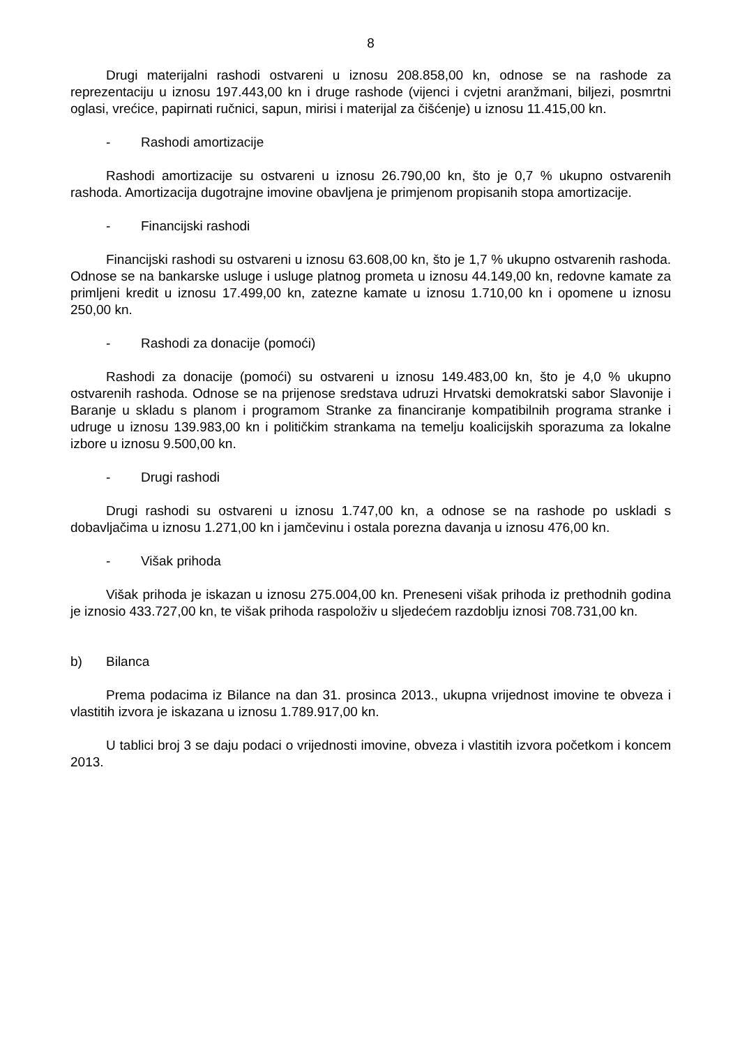8
Drugi materijalni rashodi ostvareni u iznosu 208.858,00 kn, odnose se na rashode za reprezentaciju u iznosu 197.443,00 kn i druge rashode (vijenci i cvjetni aranžmani, biljezi, posmrtni oglasi, vrećice, papirnati ručnici, sapun, mirisi i materijal za čišćenje) u iznosu 11.415,00 kn.
- Rashodi amortizacije
Rashodi amortizacije su ostvareni u iznosu 26.790,00 kn, što je 0,7 % ukupno ostvarenih rashoda. Amortizacija dugotrajne imovine obavljena je primjenom propisanih stopa amortizacije.
- Financijski rashodi
Financijski rashodi su ostvareni u iznosu 63.608,00 kn, što je 1,7 % ukupno ostvarenih rashoda. Odnose se na bankarske usluge i usluge platnog prometa u iznosu 44.149,00 kn, redovne kamate za primljeni kredit u iznosu 17.499,00 kn, zatezne kamate u iznosu 1.710,00 kn i opomene u iznosu 250,00 kn.
- Rashodi za donacije (pomoći)
Rashodi za donacije (pomoći) su ostvareni u iznosu 149.483,00 kn, što je 4,0 % ukupno ostvarenih rashoda. Odnose se na prijenose sredstava udruzi Hrvatski demokratski sabor Slavonije i Baranje u skladu s planom i programom Stranke za financiranje kompatibilnih programa stranke i udruge u iznosu 139.983,00 kn i političkim strankama na temelju koalicijskih sporazuma za lokalne izbore u iznosu 9.500,00 kn.
- Drugi rashodi
Drugi rashodi su ostvareni u iznosu 1.747,00 kn, a odnose se na rashode po uskladi s dobavljačima u iznosu 1.271,00 kn i jamčevinu i ostala porezna davanja u iznosu 476,00 kn.
- Višak prihoda
Višak prihoda je iskazan u iznosu 275.004,00 kn. Preneseni višak prihoda iz prethodnih godina je iznosio 433.727,00 kn, te višak prihoda raspoloživ u sljedećem razdoblju iznosi 708.731,00 kn.
b) Bilanca
Prema podacima iz Bilance na dan 31. prosinca 2013., ukupna vrijednost imovine te obveza i vlastitih izvora je iskazana u iznosu 1.789.917,00 kn.
U tablici broj 3 se daju podaci o vrijednosti imovine, obveza i vlastitih izvora početkom i koncem 2013.